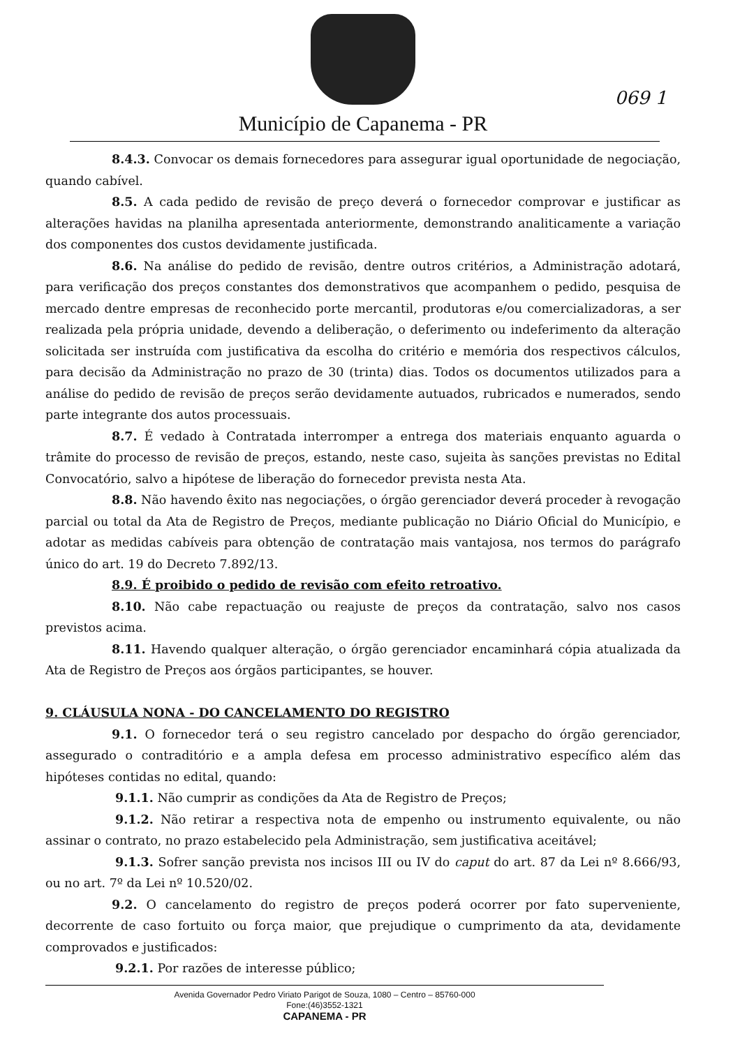Município de Capanema - PR
069 1
8.4.3. Convocar os demais fornecedores para assegurar igual oportunidade de negociação, quando cabível.
8.5. A cada pedido de revisão de preço deverá o fornecedor comprovar e justificar as alterações havidas na planilha apresentada anteriormente, demonstrando analiticamente a variação dos componentes dos custos devidamente justificada.
8.6. Na análise do pedido de revisão, dentre outros critérios, a Administração adotará, para verificação dos preços constantes dos demonstrativos que acompanhem o pedido, pesquisa de mercado dentre empresas de reconhecido porte mercantil, produtoras e/ou comercializadoras, a ser realizada pela própria unidade, devendo a deliberação, o deferimento ou indeferimento da alteração solicitada ser instruída com justificativa da escolha do critério e memória dos respectivos cálculos, para decisão da Administração no prazo de 30 (trinta) dias. Todos os documentos utilizados para a análise do pedido de revisão de preços serão devidamente autuados, rubricados e numerados, sendo parte integrante dos autos processuais.
8.7. É vedado à Contratada interromper a entrega dos materiais enquanto aguarda o trâmite do processo de revisão de preços, estando, neste caso, sujeita às sanções previstas no Edital Convocatório, salvo a hipótese de liberação do fornecedor prevista nesta Ata.
8.8. Não havendo êxito nas negociações, o órgão gerenciador deverá proceder à revogação parcial ou total da Ata de Registro de Preços, mediante publicação no Diário Oficial do Município, e adotar as medidas cabíveis para obtenção de contratação mais vantajosa, nos termos do parágrafo único do art. 19 do Decreto 7.892/13.
8.9. É proibido o pedido de revisão com efeito retroativo.
8.10. Não cabe repactuação ou reajuste de preços da contratação, salvo nos casos previstos acima.
8.11. Havendo qualquer alteração, o órgão gerenciador encaminhará cópia atualizada da Ata de Registro de Preços aos órgãos participantes, se houver.
9. CLÁUSULA NONA - DO CANCELAMENTO DO REGISTRO
9.1. O fornecedor terá o seu registro cancelado por despacho do órgão gerenciador, assegurado o contraditório e a ampla defesa em processo administrativo específico além das hipóteses contidas no edital, quando:
9.1.1. Não cumprir as condições da Ata de Registro de Preços;
9.1.2. Não retirar a respectiva nota de empenho ou instrumento equivalente, ou não assinar o contrato, no prazo estabelecido pela Administração, sem justificativa aceitável;
9.1.3. Sofrer sanção prevista nos incisos III ou IV do caput do art. 87 da Lei nº 8.666/93, ou no art. 7º da Lei nº 10.520/02.
9.2. O cancelamento do registro de preços poderá ocorrer por fato superveniente, decorrente de caso fortuito ou força maior, que prejudique o cumprimento da ata, devidamente comprovados e justificados:
9.2.1. Por razões de interesse público;
Avenida Governador Pedro Viriato Parigot de Souza, 1080 – Centro – 85760-000
Fone:(46)3552-1321
CAPANEMA - PR